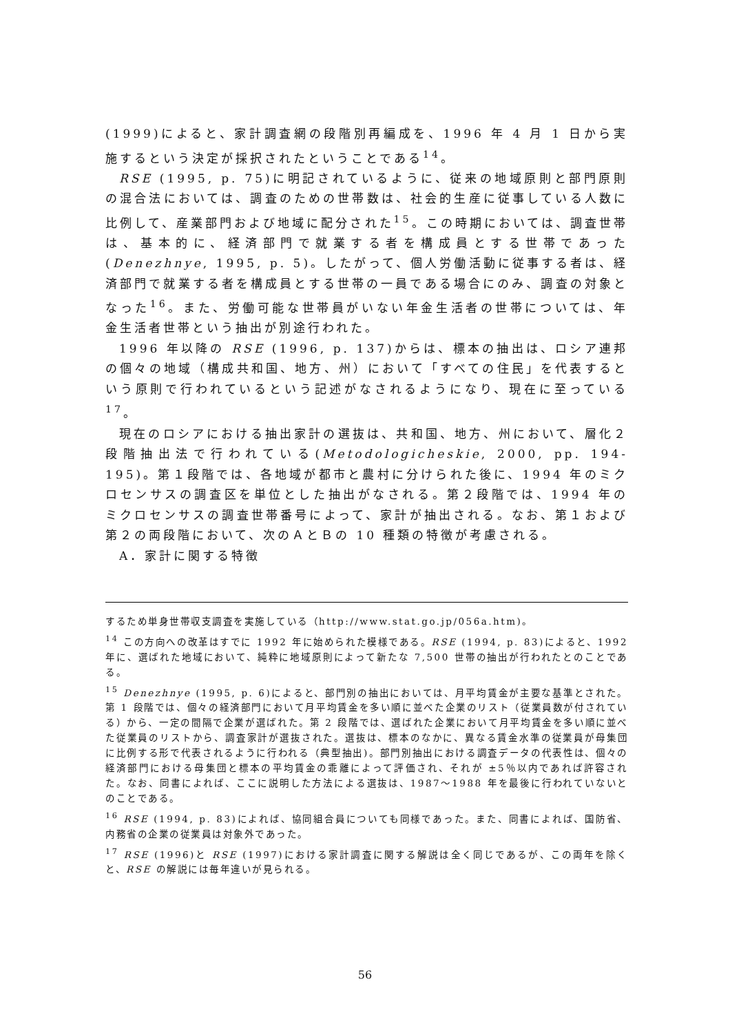(1999)によると、家計調査網の段階別再編成を、1996 年 4 月 1 日から実施するという決定が採択されたということである<sup>14</sup>。
RSE (1995, p. 75)に明記されているように、従来の地域原則と部門原則の混合法においては、調査のための世帯数は、社会的生産に従事している人数に比例して、産業部門および地域に配分された<sup>15</sup>。この時期においては、調査世帯は、基本的に、経済部門で就業する者を構成員とする世帯であった(Denezhnye, 1995, p. 5)。したがって、個人労働活動に従事する者は、経済部門で就業する者を構成員とする世帯の一員である場合にのみ、調査の対象となった<sup>16</sup>。また、労働可能な世帯員がいない年金生活者の世帯については、年金生活者世帯という抽出が別途行われた。
1996 年以降の RSE (1996, p. 137)からは、標本の抽出は、ロシア連邦の個々の地域（構成共和国、地方、州）において「すべての住民」を代表するという原則で行われているという記述がなされるようになり、現在に至っている<sup>17</sup>。
現在のロシアにおける抽出家計の選抜は、共和国、地方、州において、層化２段階抽出法で行われている(Metodologicheskie, 2000, pp. 194-195)。第１段階では、各地域が都市と農村に分けられた後に、1994 年のミクロセンサスの調査区を単位とした抽出がなされる。第２段階では、1994 年のミクロセンサスの調査世帯番号によって、家計が抽出される。なお、第１および第２の両段階において、次のＡとＢの 10 種類の特徴が考慮される。
A．家計に関する特徴
するため単身世帯収支調査を実施している（http://www.stat.go.jp/056a.htm)。
<sup>14</sup> この方向への改革はすでに 1992 年に始められた模様である。RSE (1994, p. 83)によると、1992 年に、選ばれた地域において、純粋に地域原則によって新たな 7,500 世帯の抽出が行われたとのことである。
<sup>15</sup> Denezhnye (1995, p. 6)によると、部門別の抽出においては、月平均賃金が主要な基準とされた。第 1 段階では、個々の経済部門において月平均賃金を多い順に並べた企業のリスト（従業員数が付されている）から、一定の間隔で企業が選ばれた。第 2 段階では、選ばれた企業において月平均賃金を多い順に並べた従業員のリストから、調査家計が選抜された。選抜は、標本のなかに、異なる賃金水準の従業員が母集団に比例する形で代表されるように行われる（典型抽出)。部門別抽出における調査データの代表性は、個々の経済部門における母集団と標本の平均賃金の乖離によって評価され、それが ±5％以内であれば許容された。なお、同書によれば、ここに説明した方法による選抜は、1987～1988 年を最後に行われていないとのことである。
<sup>16</sup> RSE (1994, p. 83)によれば、協同組合員についても同様であった。また、同書によれば、国防省、内務省の企業の従業員は対象外であった。
<sup>17</sup> RSE (1996)と RSE (1997)における家計調査に関する解説は全く同じであるが、この両年を除くと、RSE の解説には毎年違いが見られる。
56